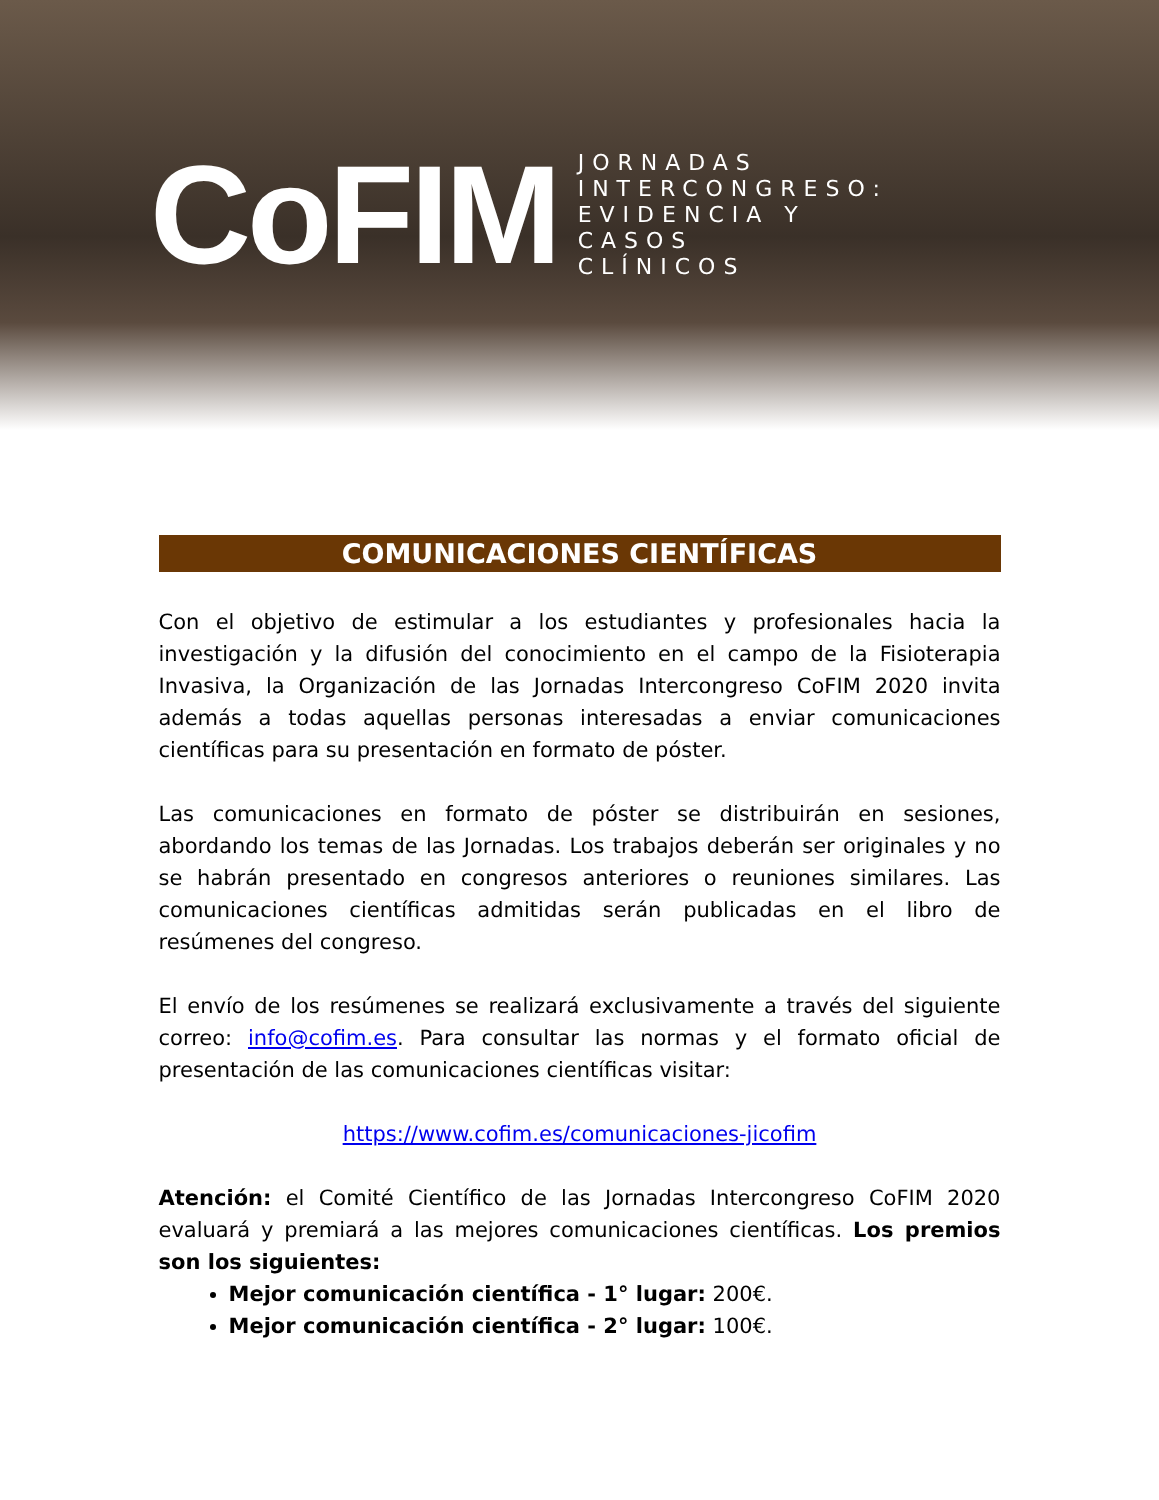CoFIM
JORNADAS
INTERCONGRESO:
EVIDENCIA Y
CASOS
CLÍNICOS
COMUNICACIONES CIENTÍFICAS
Con el objetivo de estimular a los estudiantes y profesionales hacia la investigación y la difusión del conocimiento en el campo de la Fisioterapia Invasiva, la Organización de las Jornadas Intercongreso CoFIM 2020 invita además a todas aquellas personas interesadas a enviar comunicaciones científicas para su presentación en formato de póster.
Las comunicaciones en formato de póster se distribuirán en sesiones, abordando los temas de las Jornadas. Los trabajos deberán ser originales y no se habrán presentado en congresos anteriores o reuniones similares. Las comunicaciones científicas admitidas serán publicadas en el libro de resúmenes del congreso.
El envío de los resúmenes se realizará exclusivamente a través del siguiente correo: info@cofim.es. Para consultar las normas y el formato oficial de presentación de las comunicaciones científicas visitar:
https://www.cofim.es/comunicaciones-jicofim
Atención: el Comité Científico de las Jornadas Intercongreso CoFIM 2020 evaluará y premiará a las mejores comunicaciones científicas. Los premios son los siguientes:
Mejor comunicación científica - 1° lugar: 200€.
Mejor comunicación científica - 2° lugar: 100€.